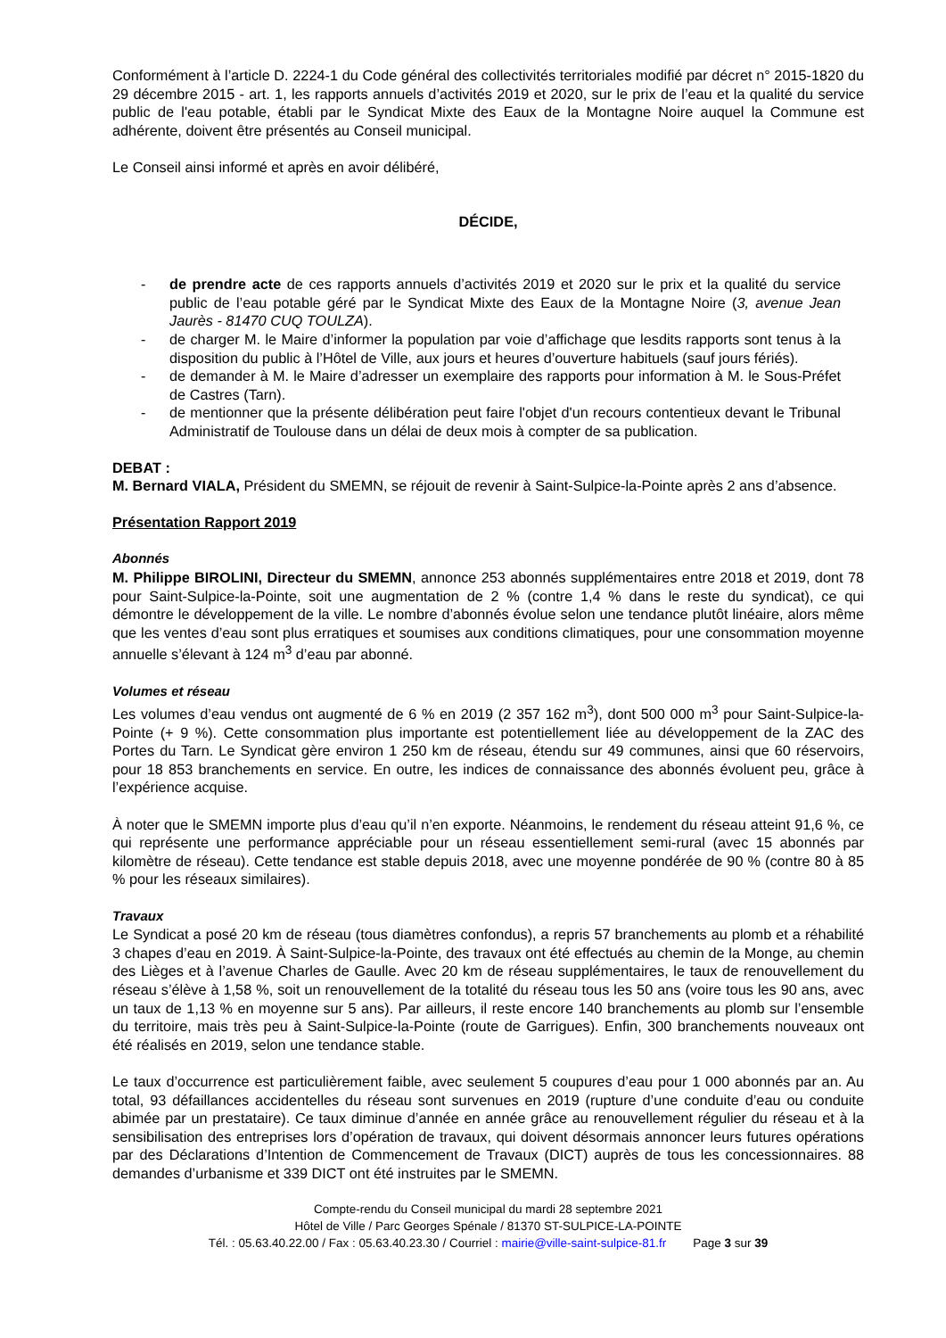Conformément à l’article D. 2224-1 du Code général des collectivités territoriales modifié par décret n° 2015-1820 du 29 décembre 2015 - art. 1, les rapports annuels d’activités 2019 et 2020, sur le prix de l’eau et la qualité du service public de l'eau potable, établi par le Syndicat Mixte des Eaux de la Montagne Noire auquel la Commune est adhérente, doivent être présentés au Conseil municipal.
Le Conseil ainsi informé et après en avoir délibéré,
DÉCIDE,
- de prendre acte de ces rapports annuels d’activités 2019 et 2020 sur le prix et la qualité du service public de l’eau potable géré par le Syndicat Mixte des Eaux de la Montagne Noire (3, avenue Jean Jaurès - 81470 CUQ TOULZA).
- de charger M. le Maire d’informer la population par voie d’affichage que lesdits rapports sont tenus à la disposition du public à l’Hôtel de Ville, aux jours et heures d’ouverture habituels (sauf jours fériés).
- de demander à M. le Maire d’adresser un exemplaire des rapports pour information à M. le Sous-Préfet de Castres (Tarn).
- de mentionner que la présente délibération peut faire l'objet d'un recours contentieux devant le Tribunal Administratif de Toulouse dans un délai de deux mois à compter de sa publication.
DEBAT :
M. Bernard VIALA, Président du SMEMN, se réjouit de revenir à Saint-Sulpice-la-Pointe après 2 ans d’absence.
Présentation Rapport 2019
Abonnés
M. Philippe BIROLINI, Directeur du SMEMN, annonce 253 abonnés supplémentaires entre 2018 et 2019, dont 78 pour Saint-Sulpice-la-Pointe, soit une augmentation de 2 % (contre 1,4 % dans le reste du syndicat), ce qui démontre le développement de la ville. Le nombre d’abonnés évolue selon une tendance plutôt linéaire, alors même que les ventes d’eau sont plus erratiques et soumises aux conditions climatiques, pour une consommation moyenne annuelle s’élevant à 124 m<sup>3</sup> d’eau par abonné.
Volumes et réseau
Les volumes d’eau vendus ont augmenté de 6 % en 2019 (2 357 162 m<sup>3</sup>), dont 500 000 m<sup>3</sup> pour Saint-Sulpice-la-Pointe (+ 9 %). Cette consommation plus importante est potentiellement liée au développement de la ZAC des Portes du Tarn. Le Syndicat gère environ 1 250 km de réseau, étendu sur 49 communes, ainsi que 60 réservoirs, pour 18 853 branchements en service. En outre, les indices de connaissance des abonnés évoluent peu, grâce à l’expérience acquise.
À noter que le SMEMN importe plus d’eau qu’il n’en exporte. Néanmoins, le rendement du réseau atteint 91,6 %, ce qui représente une performance appréciable pour un réseau essentiellement semi-rural (avec 15 abonnés par kilomètre de réseau). Cette tendance est stable depuis 2018, avec une moyenne pondérée de 90 % (contre 80 à 85 % pour les réseaux similaires).
Travaux
Le Syndicat a posé 20 km de réseau (tous diamètres confondus), a repris 57 branchements au plomb et a réhabilité 3 chapes d’eau en 2019. À Saint-Sulpice-la-Pointe, des travaux ont été effectués au chemin de la Monge, au chemin des Lièges et à l’avenue Charles de Gaulle. Avec 20 km de réseau supplémentaires, le taux de renouvellement du réseau s’élève à 1,58 %, soit un renouvellement de la totalité du réseau tous les 50 ans (voire tous les 90 ans, avec un taux de 1,13 % en moyenne sur 5 ans). Par ailleurs, il reste encore 140 branchements au plomb sur l’ensemble du territoire, mais très peu à Saint-Sulpice-la-Pointe (route de Garrigues). Enfin, 300 branchements nouveaux ont été réalisés en 2019, selon une tendance stable.
Le taux d’occurrence est particulièrement faible, avec seulement 5 coupures d’eau pour 1 000 abonnés par an. Au total, 93 défaillances accidentelles du réseau sont survenues en 2019 (rupture d’une conduite d’eau ou conduite abimée par un prestataire). Ce taux diminue d’année en année grâce au renouvellement régulier du réseau et à la sensibilisation des entreprises lors d’opération de travaux, qui doivent désormais annoncer leurs futures opérations par des Déclarations d’Intention de Commencement de Travaux (DICT) auprès de tous les concessionnaires. 88 demandes d’urbanisme et 339 DICT ont été instruites par le SMEMN.
Compte-rendu du Conseil municipal du mardi 28 septembre 2021
Hôtel de Ville / Parc Georges Spénale / 81370 ST-SULPICE-LA-POINTE
Tél. : 05.63.40.22.00 / Fax : 05.63.40.23.30 / Courriel : mairie@ville-saint-sulpice-81.fr Page 3 sur 39